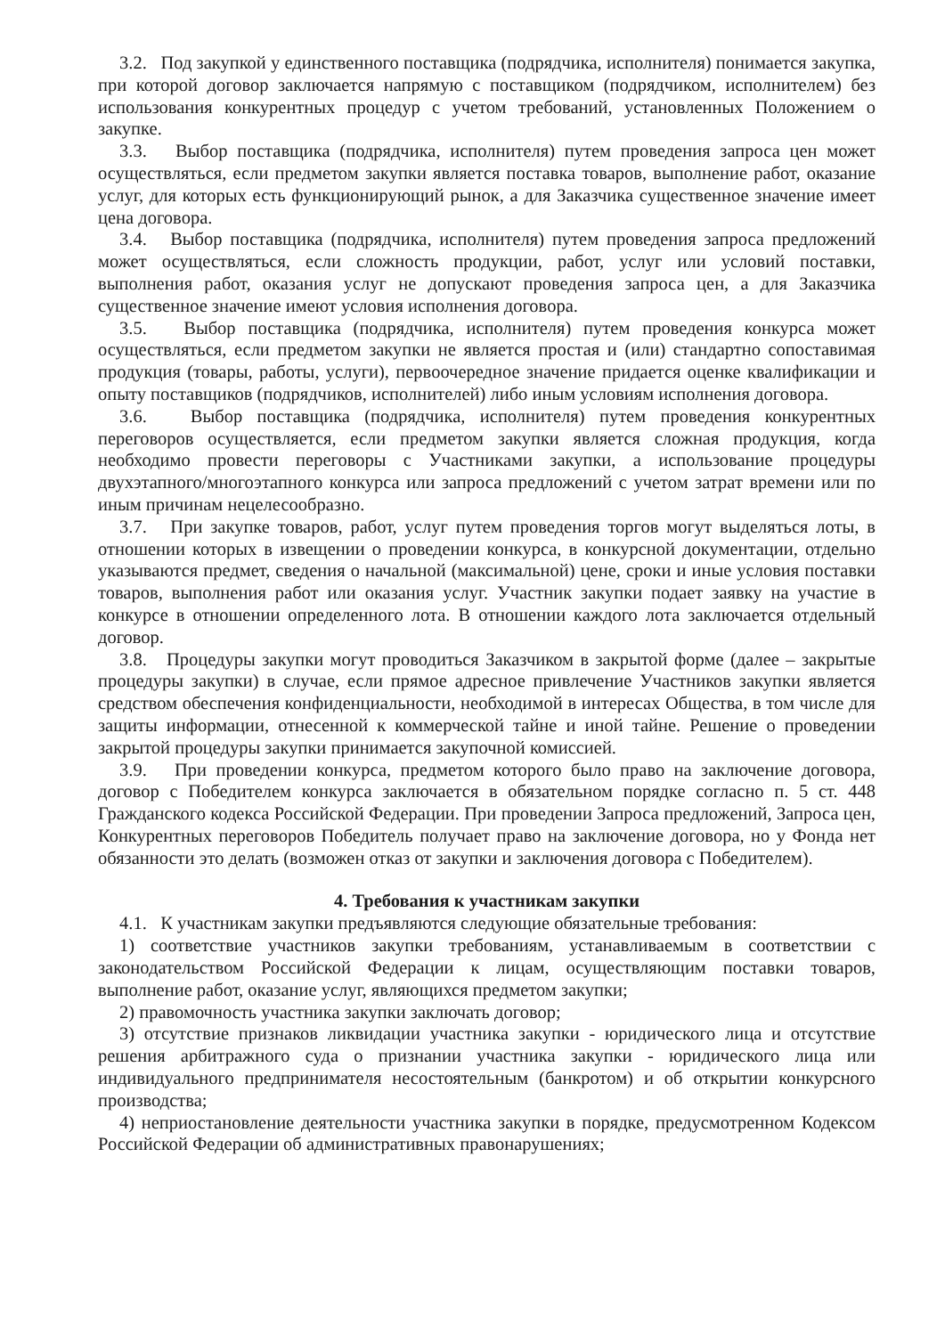3.2. Под закупкой у единственного поставщика (подрядчика, исполнителя) понимается закупка, при которой договор заключается напрямую с поставщиком (подрядчиком, исполнителем) без использования конкурентных процедур с учетом требований, установленных Положением о закупке.
3.3. Выбор поставщика (подрядчика, исполнителя) путем проведения запроса цен может осуществляться, если предметом закупки является поставка товаров, выполнение работ, оказание услуг, для которых есть функционирующий рынок, а для Заказчика существенное значение имеет цена договора.
3.4. Выбор поставщика (подрядчика, исполнителя) путем проведения запроса предложений может осуществляться, если сложность продукции, работ, услуг или условий поставки, выполнения работ, оказания услуг не допускают проведения запроса цен, а для Заказчика существенное значение имеют условия исполнения договора.
3.5. Выбор поставщика (подрядчика, исполнителя) путем проведения конкурса может осуществляться, если предметом закупки не является простая и (или) стандартно сопоставимая продукция (товары, работы, услуги), первоочередное значение придается оценке квалификации и опыту поставщиков (подрядчиков, исполнителей) либо иным условиям исполнения договора.
3.6. Выбор поставщика (подрядчика, исполнителя) путем проведения конкурентных переговоров осуществляется, если предметом закупки является сложная продукция, когда необходимо провести переговоры с Участниками закупки, а использование процедуры двухэтапного/многоэтапного конкурса или запроса предложений с учетом затрат времени или по иным причинам нецелесообразно.
3.7. При закупке товаров, работ, услуг путем проведения торгов могут выделяться лоты, в отношении которых в извещении о проведении конкурса, в конкурсной документации, отдельно указываются предмет, сведения о начальной (максимальной) цене, сроки и иные условия поставки товаров, выполнения работ или оказания услуг. Участник закупки подает заявку на участие в конкурсе в отношении определенного лота. В отношении каждого лота заключается отдельный договор.
3.8. Процедуры закупки могут проводиться Заказчиком в закрытой форме (далее – закрытые процедуры закупки) в случае, если прямое адресное привлечение Участников закупки является средством обеспечения конфиденциальности, необходимой в интересах Общества, в том числе для защиты информации, отнесенной к коммерческой тайне и иной тайне. Решение о проведении закрытой процедуры закупки принимается закупочной комиссией.
3.9. При проведении конкурса, предметом которого было право на заключение договора, договор с Победителем конкурса заключается в обязательном порядке согласно п. 5 ст. 448 Гражданского кодекса Российской Федерации. При проведении Запроса предложений, Запроса цен, Конкурентных переговоров Победитель получает право на заключение договора, но у Фонда нет обязанности это делать (возможен отказ от закупки и заключения договора с Победителем).
4. Требования к участникам закупки
4.1. К участникам закупки предъявляются следующие обязательные требования:
1) соответствие участников закупки требованиям, устанавливаемым в соответствии с законодательством Российской Федерации к лицам, осуществляющим поставки товаров, выполнение работ, оказание услуг, являющихся предметом закупки;
2) правомочность участника закупки заключать договор;
3) отсутствие признаков ликвидации участника закупки - юридического лица и отсутствие решения арбитражного суда о признании участника закупки - юридического лица или индивидуального предпринимателя несостоятельным (банкротом) и об открытии конкурсного производства;
4) неприостановление деятельности участника закупки в порядке, предусмотренном Кодексом Российской Федерации об административных правонарушениях;